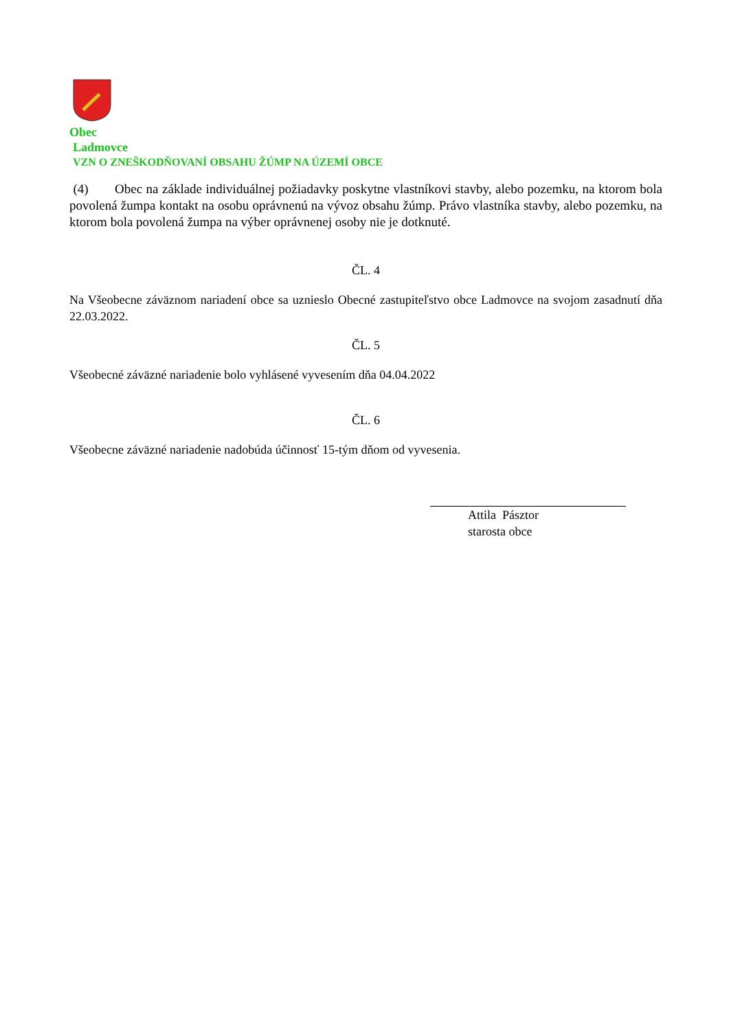Obec
Ladmovce
VZN O ZNEŠKODŇOVANÍ OBSAHU ŽÚMP NA ÚZEMÍ OBCE
(4) Obec na základe individuálnej požiadavky poskytne vlastníkovi stavby, alebo pozemku, na ktorom bola povolená žumpa kontakt na osobu oprávnenú na vývoz obsahu žúmp. Právo vlastníka stavby, alebo pozemku, na ktorom bola povolená žumpa na výber oprávnenej osoby nie je dotknuté.
ČL. 4
Na Všeobecne záväznom nariadení obce sa uznieslo Obecné zastupiteľstvo obce Ladmovce na svojom zasadnutí dňa 22.03.2022.
ČL. 5
Všeobecné záväzné nariadenie bolo vyhlásené vyvesením dňa 04.04.2022
ČL. 6
Všeobecne záväzné nariadenie nadobúda účinnosť 15-tým dňom od vyvesenia.
Attila Pásztor
starosta obce